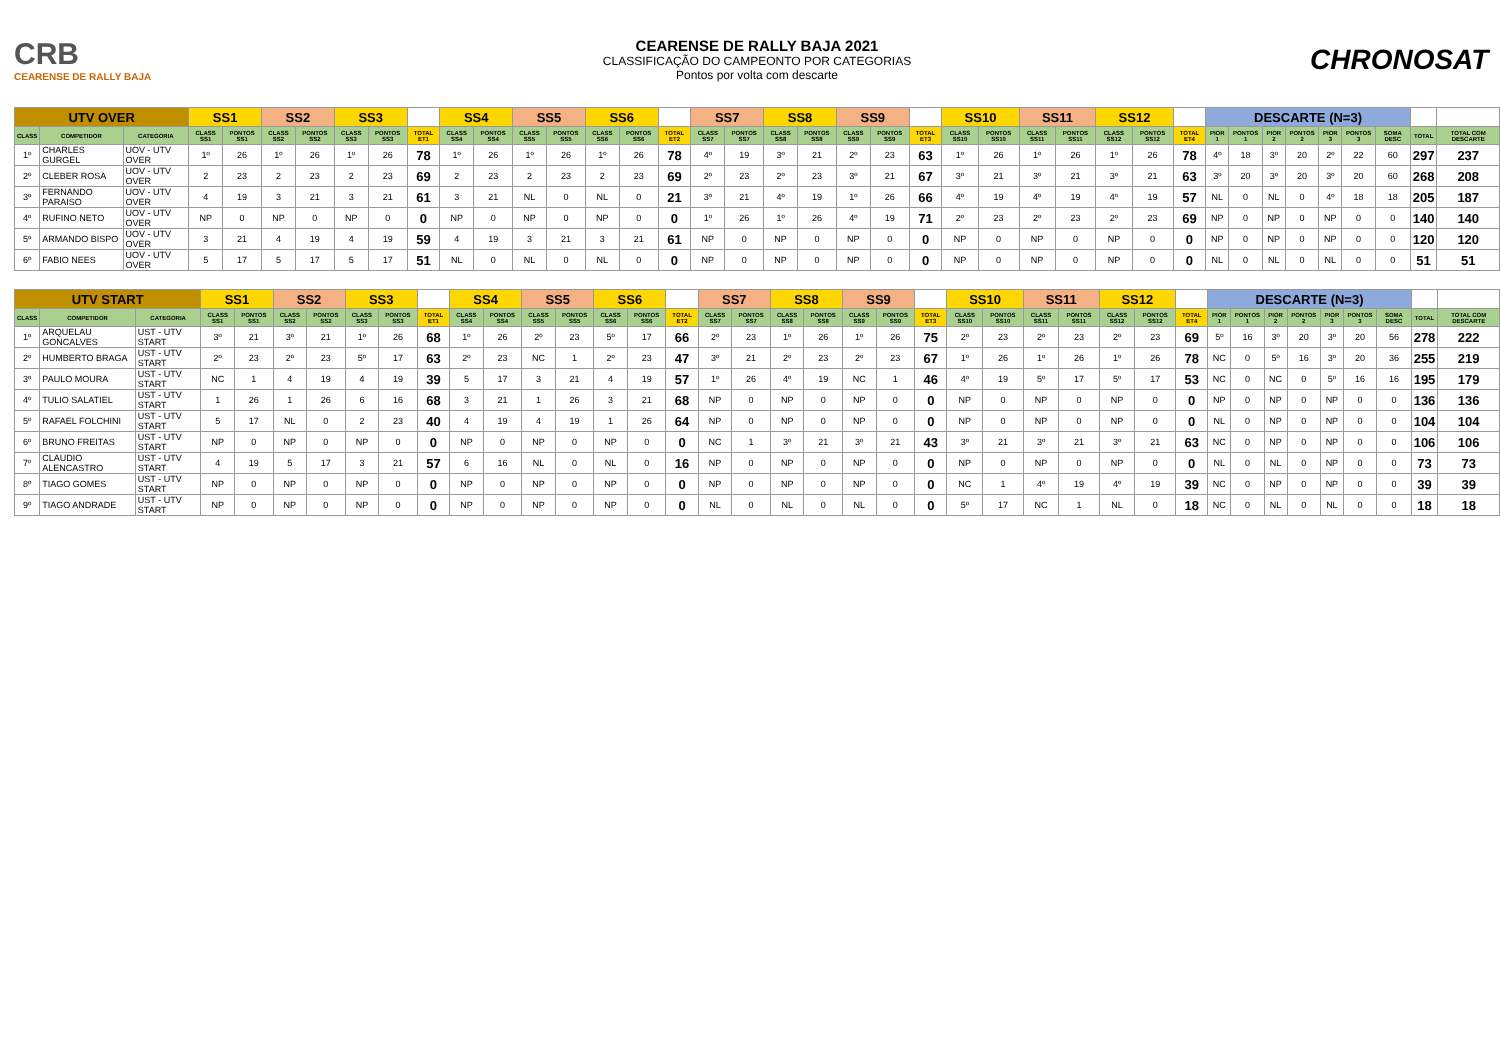CRB
CEARENSE DE RALLY BAJA
CEARENSE DE RALLY BAJA 2021
CLASSIFICAÇÃO DO CAMPEONTO POR CATEGORIAS
Pontos por volta com descarte
CHRONOSAT
| UTV OVER | | | SS1 | | SS2 | | SS3 | | | SS4 | | SS5 | | SS6 | | | SS7 | | SS8 | | SS9 | | | SS10 | | SS11 | | SS12 | | | DESCARTE (N=3) | | | | | | | | |
| --- | --- | --- | --- | --- | --- | --- | --- | --- | --- | --- | --- | --- | --- | --- | --- | --- | --- | --- | --- | --- | --- | --- | --- | --- | --- | --- | --- | --- | --- | --- | --- | --- | --- | --- | --- | --- | --- | --- | --- |
| CLASS | COMPETIDOR | CATEGORIA | CLASS SS1 | PONTOS SS1 | CLASS SS2 | PONTOS SS2 | CLASS SS3 | PONTOS SS3 | TOTAL ET1 | CLASS SS4 | PONTOS SS4 | CLASS SS5 | PONTOS SS5 | CLASS SS6 | PONTOS SS6 | TOTAL ET2 | CLASS SS7 | PONTOS SS7 | CLASS SS8 | PONTOS SS8 | CLASS SS9 | PONTOS SS9 | TOTAL ET3 | CLASS SS10 | PONTOS SS10 | CLASS SS11 | PONTOS SS11 | CLASS SS12 | PONTOS SS12 | TOTAL ET4 | PIOR 1 | PONTOS 1 | PIOR 2 | PONTOS 2 | PIOR 3 | PONTOS 3 | SOMA DESC | TOTAL | TOTAL COM DESCARTE |
| 1º | CHARLES GURGEL | UOV - UTV OVER | 1º | 26 | 1º | 26 | 1º | 26 | 78 | 1º | 26 | 1º | 26 | 1º | 26 | 78 | 4º | 19 | 3º | 21 | 2º | 23 | 63 | 1º | 26 | 1º | 26 | 1º | 26 | 78 | 4º | 18 | 3º | 20 | 2º | 22 | 60 | 297 | 237 |
| 2º | CLEBER ROSA | UOV - UTV OVER | 2 | 23 | 2 | 23 | 2 | 23 | 69 | 2 | 23 | 2 | 23 | 2 | 23 | 69 | 2º | 23 | 2º | 23 | 3º | 21 | 67 | 3º | 21 | 3º | 21 | 3º | 21 | 63 | 3º | 20 | 3º | 20 | 3º | 20 | 60 | 268 | 208 |
| 3º | FERNANDO PARAISO | UOV - UTV OVER | 4 | 19 | 3 | 21 | 3 | 21 | 61 | 3 | 21 | NL | 0 | NL | 0 | 21 | 3º | 21 | 4º | 19 | 1º | 26 | 66 | 4º | 19 | 4º | 19 | 4º | 19 | 57 | NL | 0 | NL | 0 | 4º | 18 | 18 | 205 | 187 |
| 4º | RUFINO NETO | UOV - UTV OVER | NP | 0 | NP | 0 | NP | 0 | 0 | NP | 0 | NP | 0 | NP | 0 | 0 | 1º | 26 | 1º | 26 | 4º | 19 | 71 | 2º | 23 | 2º | 23 | 2º | 23 | 69 | NP | 0 | NP | 0 | NP | 0 | 0 | 140 | 140 |
| 5º | ARMANDO BISPO | UOV - UTV OVER | 3 | 21 | 4 | 19 | 4 | 19 | 59 | 4 | 19 | 3 | 21 | 3 | 21 | 61 | NP | 0 | NP | 0 | NP | 0 | 0 | NP | 0 | NP | 0 | NP | 0 | 0 | NP | 0 | NP | 0 | NP | 0 | 0 | 120 | 120 |
| 6º | FABIO NEES | UOV - UTV OVER | 5 | 17 | 5 | 17 | 5 | 17 | 51 | NL | 0 | NL | 0 | NL | 0 | 0 | NP | 0 | NP | 0 | NP | 0 | 0 | NP | 0 | NP | 0 | NP | 0 | 0 | NL | 0 | NL | 0 | NL | 0 | 0 | 51 | 51 |
| UTV START | | | SS1 | | SS2 | | SS3 | | | SS4 | | SS5 | | SS6 | | | SS7 | | SS8 | | SS9 | | | SS10 | | SS11 | | SS12 | | | DESCARTE (N=3) | | | | | | | | |
| --- | --- | --- | --- | --- | --- | --- | --- | --- | --- | --- | --- | --- | --- | --- | --- | --- | --- | --- | --- | --- | --- | --- | --- | --- | --- | --- | --- | --- | --- | --- | --- | --- | --- | --- | --- | --- | --- | --- | --- |
| CLASS | COMPETIDOR | CATEGORIA | CLASS SS1 | PONTOS SS1 | CLASS SS2 | PONTOS SS2 | CLASS SS3 | PONTOS SS3 | TOTAL ET1 | CLASS SS4 | PONTOS SS4 | CLASS SS5 | PONTOS SS5 | CLASS SS6 | PONTOS SS6 | TOTAL ET2 | CLASS SS7 | PONTOS SS7 | CLASS SS8 | PONTOS SS8 | CLASS SS9 | PONTOS SS9 | TOTAL ET3 | CLASS SS10 | PONTOS SS10 | CLASS SS11 | PONTOS SS11 | CLASS SS12 | PONTOS SS12 | TOTAL ET4 | PIOR 1 | PONTOS 1 | PIOR 2 | PONTOS 2 | PIOR 3 | PONTOS 3 | SOMA DESC | TOTAL | TOTAL COM DESCARTE |
| 1º | ARQUELAU GONCALVES | UST - UTV START | 3º | 21 | 3º | 21 | 1º | 26 | 68 | 1º | 26 | 2º | 23 | 5º | 17 | 66 | 2º | 23 | 1º | 26 | 1º | 26 | 75 | 2º | 23 | 2º | 23 | 2º | 23 | 69 | 5º | 16 | 3º | 20 | 3º | 20 | 56 | 278 | 222 |
| 2º | HUMBERTO BRAGA | UST - UTV START | 2º | 23 | 2º | 23 | 5º | 17 | 63 | 2º | 23 | NC | 1 | 2º | 23 | 47 | 3º | 21 | 2º | 23 | 2º | 23 | 67 | 1º | 26 | 1º | 26 | 1º | 26 | 78 | NC | 0 | 5º | 16 | 3º | 20 | 36 | 255 | 219 |
| 3º | PAULO MOURA | UST - UTV START | NC | 1 | 4 | 19 | 4 | 19 | 39 | 5 | 17 | 3 | 21 | 4 | 19 | 57 | 1º | 26 | 4º | 19 | NC | 1 | 46 | 4º | 19 | 5º | 17 | 5º | 17 | 53 | NC | 0 | NC | 0 | 5º | 16 | 16 | 195 | 179 |
| 4º | TULIO SALATIEL | UST - UTV START | 1 | 26 | 1 | 26 | 6 | 16 | 68 | 3 | 21 | 1 | 26 | 3 | 21 | 68 | NP | 0 | NP | 0 | NP | 0 | 0 | NP | 0 | NP | 0 | NP | 0 | 0 | NP | 0 | NP | 0 | NP | 0 | 0 | 136 | 136 |
| 5º | RAFAEL FOLCHINI | UST - UTV START | 5 | 17 | NL | 0 | 2 | 23 | 40 | 4 | 19 | 4 | 19 | 1 | 26 | 64 | NP | 0 | NP | 0 | NP | 0 | 0 | NP | 0 | NP | 0 | NP | 0 | 0 | NL | 0 | NP | 0 | NP | 0 | 0 | 104 | 104 |
| 6º | BRUNO FREITAS | UST - UTV START | NP | 0 | NP | 0 | NP | 0 | 0 | NP | 0 | NP | 0 | NP | 0 | 0 | NC | 1 | 3º | 21 | 3º | 21 | 43 | 3º | 21 | 3º | 21 | 3º | 21 | 63 | NC | 0 | NP | 0 | NP | 0 | 0 | 106 | 106 |
| 7º | CLAUDIO ALENCASTRO | UST - UTV START | 4 | 19 | 5 | 17 | 3 | 21 | 57 | 6 | 16 | NL | 0 | NL | 0 | 16 | NP | 0 | NP | 0 | NP | 0 | 0 | NP | 0 | NP | 0 | NP | 0 | 0 | NL | 0 | NL | 0 | NP | 0 | 0 | 73 | 73 |
| 8º | TIAGO GOMES | UST - UTV START | NP | 0 | NP | 0 | NP | 0 | 0 | NP | 0 | NP | 0 | NP | 0 | 0 | NP | 0 | NP | 0 | NP | 0 | 0 | NC | 1 | 4º | 19 | 4º | 19 | 39 | NC | 0 | NP | 0 | NP | 0 | 0 | 39 | 39 |
| 9º | TIAGO ANDRADE | UST - UTV START | NP | 0 | NP | 0 | NP | 0 | 0 | NP | 0 | NP | 0 | NP | 0 | 0 | NL | 0 | NL | 0 | NL | 0 | 0 | 5º | 17 | NC | 1 | NL | 0 | 18 | NC | 0 | NL | 0 | NL | 0 | 0 | 18 | 18 |